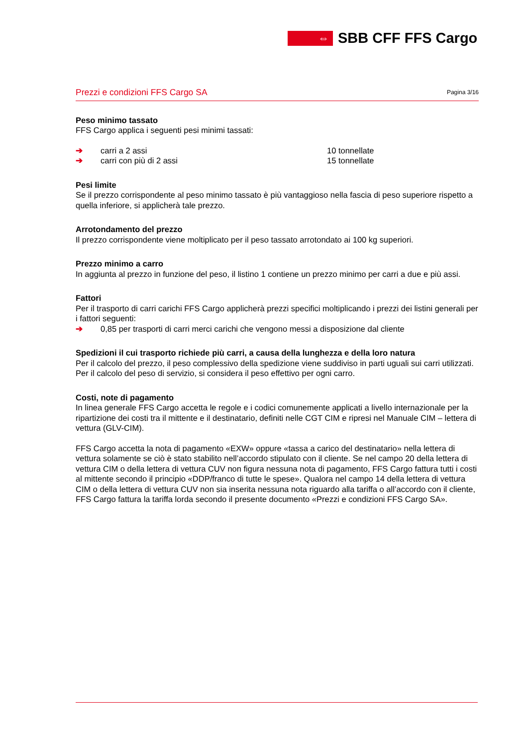⇔
SBB CFF FFS Cargo
Prezzi e condizioni FFS Cargo SA Pagina 3/16
Peso minimo tassato
FFS Cargo applica i seguenti pesi minimi tassati:
➔ carri a 2 assi 10 tonnellate
➔ carri con più di 2 assi 15 tonnellate
Pesi limite
Se il prezzo corrispondente al peso minimo tassato è più vantaggioso nella fascia di peso superiore rispetto a quella inferiore, si applicherà tale prezzo.
Arrotondamento del prezzo
Il prezzo corrispondente viene moltiplicato per il peso tassato arrotondato ai 100 kg superiori.
Prezzo minimo a carro
In aggiunta al prezzo in funzione del peso, il listino 1 contiene un prezzo minimo per carri a due e più assi.
Fattori
Per il trasporto di carri carichi FFS Cargo applicherà prezzi specifici moltiplicando i prezzi dei listini generali per i fattori seguenti:
➔ 0,85 per trasporti di carri merci carichi che vengono messi a disposizione dal cliente
Spedizioni il cui trasporto richiede più carri, a causa della lunghezza e della loro natura
Per il calcolo del prezzo, il peso complessivo della spedizione viene suddiviso in parti uguali sui carri utilizzati. Per il calcolo del peso di servizio, si considera il peso effettivo per ogni carro.
Costi, note di pagamento
In linea generale FFS Cargo accetta le regole e i codici comunemente applicati a livello internazionale per la ripartizione dei costi tra il mittente e il destinatario, definiti nelle CGT CIM e ripresi nel Manuale CIM – lettera di vettura (GLV-CIM).
FFS Cargo accetta la nota di pagamento «EXW» oppure «tassa a carico del destinatario» nella lettera di vettura solamente se ciò è stato stabilito nell’accordo stipulato con il cliente. Se nel campo 20 della lettera di vettura CIM o della lettera di vettura CUV non figura nessuna nota di pagamento, FFS Cargo fattura tutti i costi al mittente secondo il principio «DDP/franco di tutte le spese». Qualora nel campo 14 della lettera di vettura CIM o della lettera di vettura CUV non sia inserita nessuna nota riguardo alla tariffa o all’accordo con il cliente, FFS Cargo fattura la tariffa lorda secondo il presente documento «Prezzi e condizioni FFS Cargo SA».